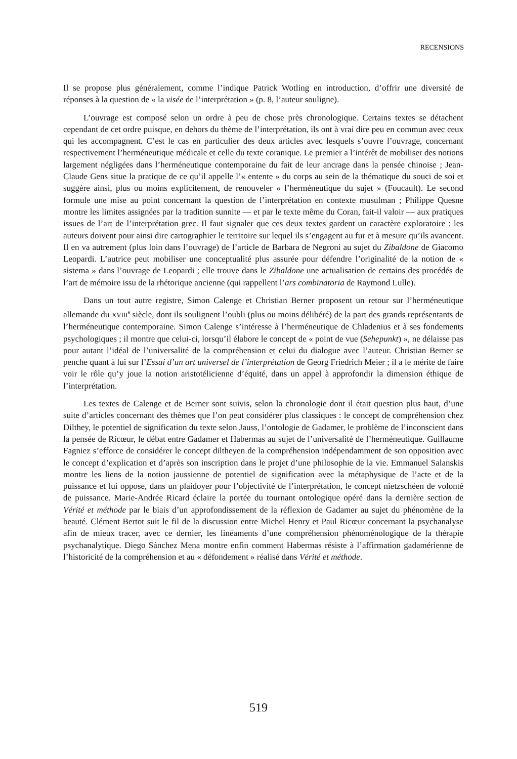RECENSIONS
Il se propose plus généralement, comme l’indique Patrick Wotling en introduction, d’offrir une diversité de réponses à la question de « la visée de l’interprétation » (p. 8, l’auteur souligne).
L’ouvrage est composé selon un ordre à peu de chose près chronologique. Certains textes se détachent cependant de cet ordre puisque, en dehors du thème de l’interprétation, ils ont à vrai dire peu en commun avec ceux qui les accompagnent. C’est le cas en particulier des deux articles avec lesquels s’ouvre l’ouvrage, concernant respectivement l’herméneutique médicale et celle du texte coranique. Le premier a l’intérêt de mobiliser des notions largement négligées dans l’herméneutique contemporaine du fait de leur ancrage dans la pensée chinoise ; Jean-Claude Gens situe la pratique de ce qu’il appelle l’« entente » du corps au sein de la thématique du souci de soi et suggère ainsi, plus ou moins explicitement, de renouveler « l’herméneutique du sujet » (Foucault). Le second formule une mise au point concernant la question de l’interprétation en contexte musulman ; Philippe Quesne montre les limites assignées par la tradition sunnite — et par le texte même du Coran, fait-il valoir — aux pratiques issues de l’art de l’interprétation grec. Il faut signaler que ces deux textes gardent un caractère exploratoire : les auteurs doivent pour ainsi dire cartographier le territoire sur lequel ils s’engagent au fur et à mesure qu’ils avancent. Il en va autrement (plus loin dans l’ouvrage) de l’article de Barbara de Negroni au sujet du Zibaldone de Giacomo Leopardi. L’autrice peut mobiliser une conceptualité plus assurée pour défendre l’originalité de la notion de « sistema » dans l’ouvrage de Leopardi ; elle trouve dans le Zibaldone une actualisation de certains des procédés de l’art de mémoire issu de la rhétorique ancienne (qui rappellent l’ars combinatoria de Raymond Lulle).
Dans un tout autre registre, Simon Calenge et Christian Berner proposent un retour sur l’herméneutique allemande du XVIII<sup>e</sup> siècle, dont ils soulignent l’oubli (plus ou moins délibéré) de la part des grands représentants de l’herméneutique contemporaine. Simon Calenge s’intéresse à l’herméneutique de Chladenius et à ses fondements psychologiques ; il montre que celui-ci, lorsqu’il élabore le concept de « point de vue (Sehepunkt) », ne délaisse pas pour autant l’idéal de l’universalité de la compréhension et celui du dialogue avec l’auteur. Christian Berner se penche quant à lui sur l’Essai d’un art universel de l’interprétation de Georg Friedrich Meier ; il a le mérite de faire voir le rôle qu’y joue la notion aristotélicienne d’équité, dans un appel à approfondir la dimension éthique de l’interprétation.
Les textes de Calenge et de Berner sont suivis, selon la chronologie dont il était question plus haut, d’une suite d’articles concernant des thèmes que l’on peut considérer plus classiques : le concept de compréhension chez Dilthey, le potentiel de signification du texte selon Jauss, l’ontologie de Gadamer, le problème de l’inconscient dans la pensée de Ricœur, le débat entre Gadamer et Habermas au sujet de l’universalité de l’herméneutique. Guillaume Fagniez s’efforce de considérer le concept diltheyen de la compréhension indépendamment de son opposition avec le concept d’explication et d’après son inscription dans le projet d’une philosophie de la vie. Emmanuel Salanskis montre les liens de la notion jaussienne de potentiel de signification avec la métaphysique de l’acte et de la puissance et lui oppose, dans un plaidoyer pour l’objectivité de l’interprétation, le concept nietzschéen de volonté de puissance. Marie-Andrée Ricard éclaire la portée du tournant ontologique opéré dans la dernière section de Vérité et méthode par le biais d’un approfondissement de la réflexion de Gadamer au sujet du phénomène de la beauté. Clément Bertot suit le fil de la discussion entre Michel Henry et Paul Ricœur concernant la psychanalyse afin de mieux tracer, avec ce dernier, les linéaments d’une compréhension phénoménologique de la thérapie psychanalytique. Diego Sánchez Mena montre enfin comment Habermas résiste à l’affirmation gadamérienne de l’historicité de la compréhension et au « défondement » réalisé dans Vérité et méthode.
519